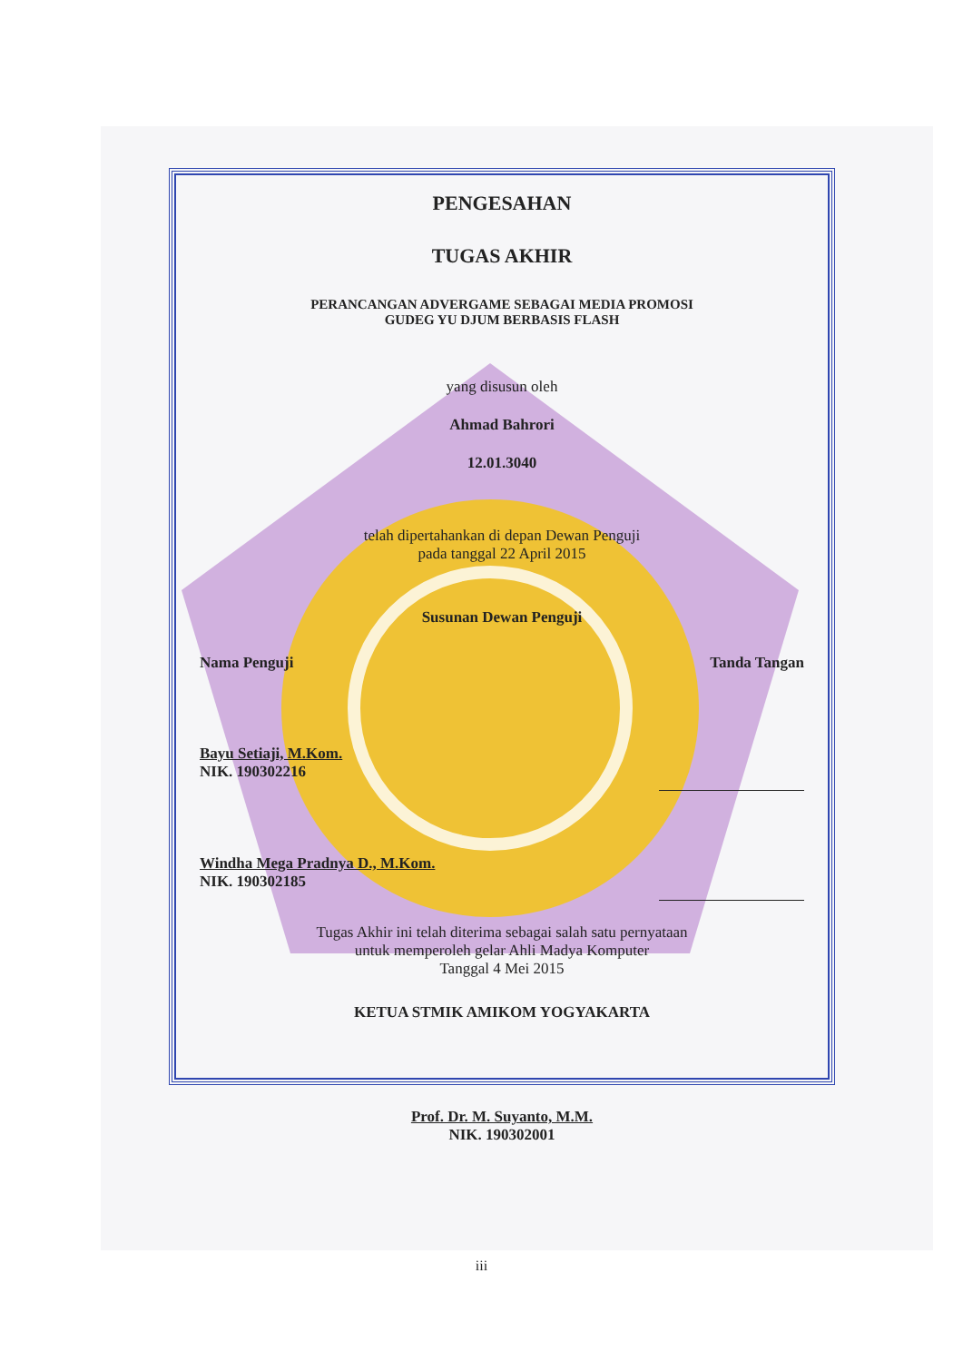PENGESAHAN
TUGAS AKHIR
PERANCANGAN ADVERGAME SEBAGAI MEDIA PROMOSI
GUDEG YU DJUM BERBASIS FLASH
yang disusun oleh
Ahmad Bahrori
12.01.3040
telah dipertahankan di depan Dewan Penguji
pada tanggal 22 April 2015
Susunan Dewan Penguji
Nama Penguji Tanda Tangan
Bayu Setiaji, M.Kom.
NIK. 190302216
Windha Mega Pradnya D., M.Kom.
NIK. 190302185
Tugas Akhir ini telah diterima sebagai salah satu pernyataan
untuk memperoleh gelar Ahli Madya Komputer
Tanggal 4 Mei 2015
KETUA STMIK AMIKOM YOGYAKARTA
Prof. Dr. M. Suyanto, M.M.
NIK. 190302001
iii